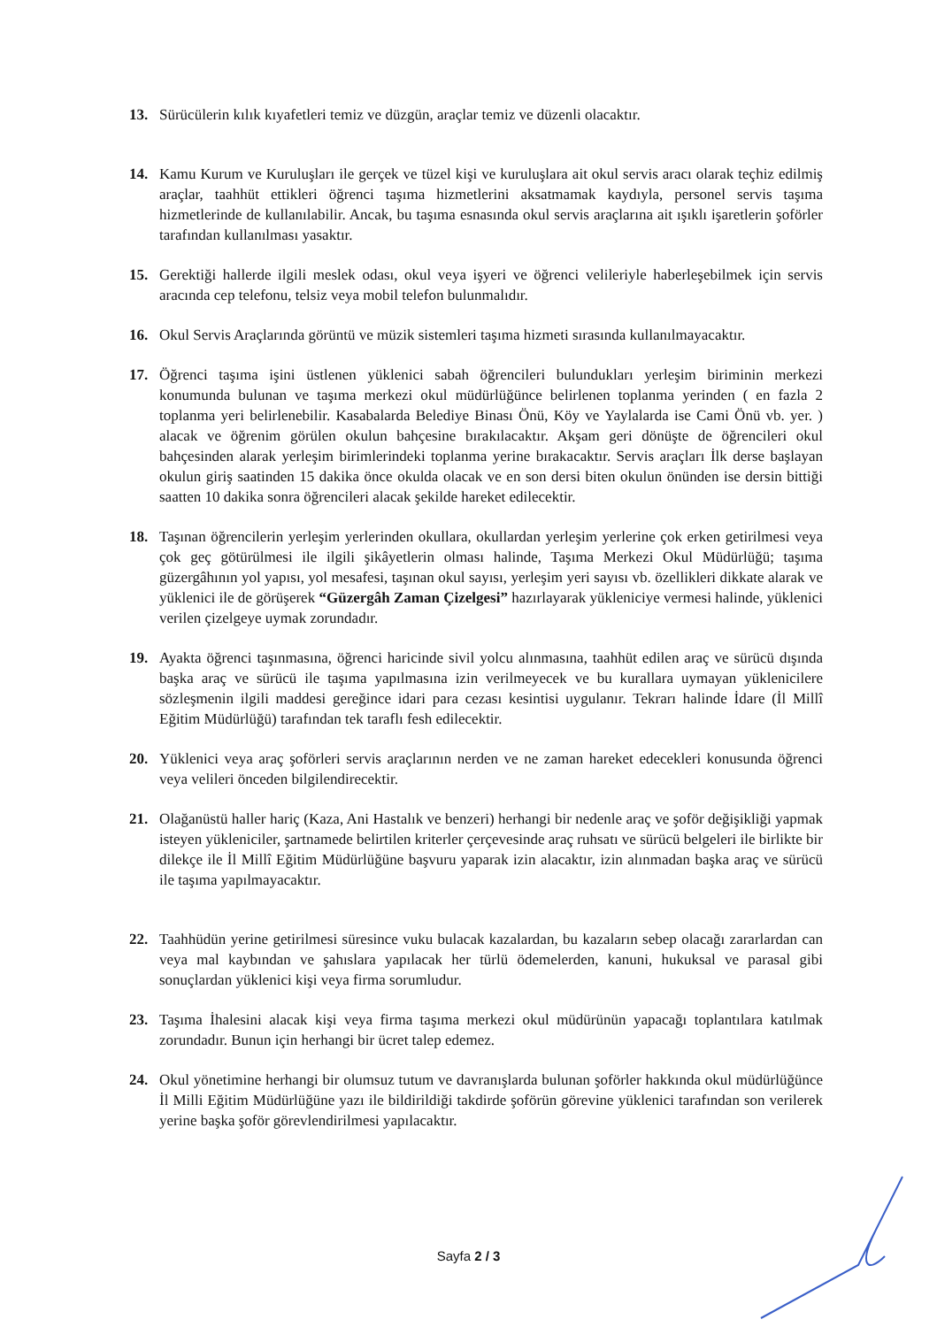13. Sürücülerin kılık kıyafetleri temiz ve düzgün, araçlar temiz ve düzenli olacaktır.
14. Kamu Kurum ve Kuruluşları ile gerçek ve tüzel kişi ve kuruluşlara ait okul servis aracı olarak teçhiz edilmiş araçlar, taahhüt ettikleri öğrenci taşıma hizmetlerini aksatmamak kaydıyla, personel servis taşıma hizmetlerinde de kullanılabilir. Ancak, bu taşıma esnasında okul servis araçlarına ait ışıklı işaretlerin şoförler tarafından kullanılması yasaktır.
15. Gerektiği hallerde ilgili meslek odası, okul veya işyeri ve öğrenci velileriyle haberleşebilmek için servis aracında cep telefonu, telsiz veya mobil telefon bulunmalıdır.
16. Okul Servis Araçlarında görüntü ve müzik sistemleri taşıma hizmeti sırasında kullanılmayacaktır.
17. Öğrenci taşıma işini üstlenen yüklenici sabah öğrencileri bulundukları yerleşim biriminin merkezi konumunda bulunan ve taşıma merkezi okul müdürlüğünce belirlenen toplanma yerinden ( en fazla 2 toplanma yeri belirlenebilir. Kasabalarda Belediye Binası Önü, Köy ve Yaylalarda ise Cami Önü vb. yer. ) alacak ve öğrenim görülen okulun bahçesine bırakılacaktır. Akşam geri dönüşte de öğrencileri okul bahçesinden alarak yerleşim birimlerindeki toplanma yerine bırakacaktır. Servis araçları İlk derse başlayan okulun giriş saatinden 15 dakika önce okulda olacak ve en son dersi biten okulun önünden ise dersin bittiği saatten 10 dakika sonra öğrencileri alacak şekilde hareket edilecektir.
18. Taşınan öğrencilerin yerleşim yerlerinden okullara, okullardan yerleşim yerlerine çok erken getirilmesi veya çok geç götürülmesi ile ilgili şikâyetlerin olması halinde, Taşıma Merkezi Okul Müdürlüğü; taşıma güzergâhının yol yapısı, yol mesafesi, taşınan okul sayısı, yerleşim yeri sayısı vb. özellikleri dikkate alarak ve yüklenici ile de görüşerek “Güzergâh Zaman Çizelgesi” hazırlayarak yükleniciye vermesi halinde, yüklenici verilen çizelgeye uymak zorundadır.
19. Ayakta öğrenci taşınmasına, öğrenci haricinde sivil yolcu alınmasına, taahhüt edilen araç ve sürücü dışında başka araç ve sürücü ile taşıma yapılmasına izin verilmeyecek ve bu kurallara uymayan yüklenicilere sözleşmenin ilgili maddesi gereğince idari para cezası kesintisi uygulanır. Tekrarı halinde İdare (İl Millî Eğitim Müdürlüğü) tarafından tek taraflı fesh edilecektir.
20. Yüklenici veya araç şoförleri servis araçlarının nerden ve ne zaman hareket edecekleri konusunda öğrenci veya velileri önceden bilgilendirecektir.
21. Olağanüstü haller hariç (Kaza, Ani Hastalık ve benzeri) herhangi bir nedenle araç ve şoför değişikliği yapmak isteyen yükleniciler, şartnamede belirtilen kriterler çerçevesinde araç ruhsatı ve sürücü belgeleri ile birlikte bir dilekçe ile İl Millî Eğitim Müdürlüğüne başvuru yaparak izin alacaktır, izin alınmadan başka araç ve sürücü ile taşıma yapılmayacaktır.
22. Taahhüdün yerine getirilmesi süresince vuku bulacak kazalardan, bu kazaların sebep olacağı zararlardan can veya mal kaybından ve şahıslara yapılacak her türlü ödemelerden, kanuni, hukuksal ve parasal gibi sonuçlardan yüklenici kişi veya firma sorumludur.
23. Taşıma İhalesini alacak kişi veya firma taşıma merkezi okul müdürünün yapacağı toplantılara katılmak zorundadır. Bunun için herhangi bir ücret talep edemez.
24. Okul yönetimine herhangi bir olumsuz tutum ve davranışlarda bulunan şoförler hakkında okul müdürlüğünce İl Milli Eğitim Müdürlüğüne yazı ile bildirildiği takdirde şoförün görevine yüklenici tarafından son verilerek yerine başka şoför görevlendirilmesi yapılacaktır.
Sayfa 2 / 3